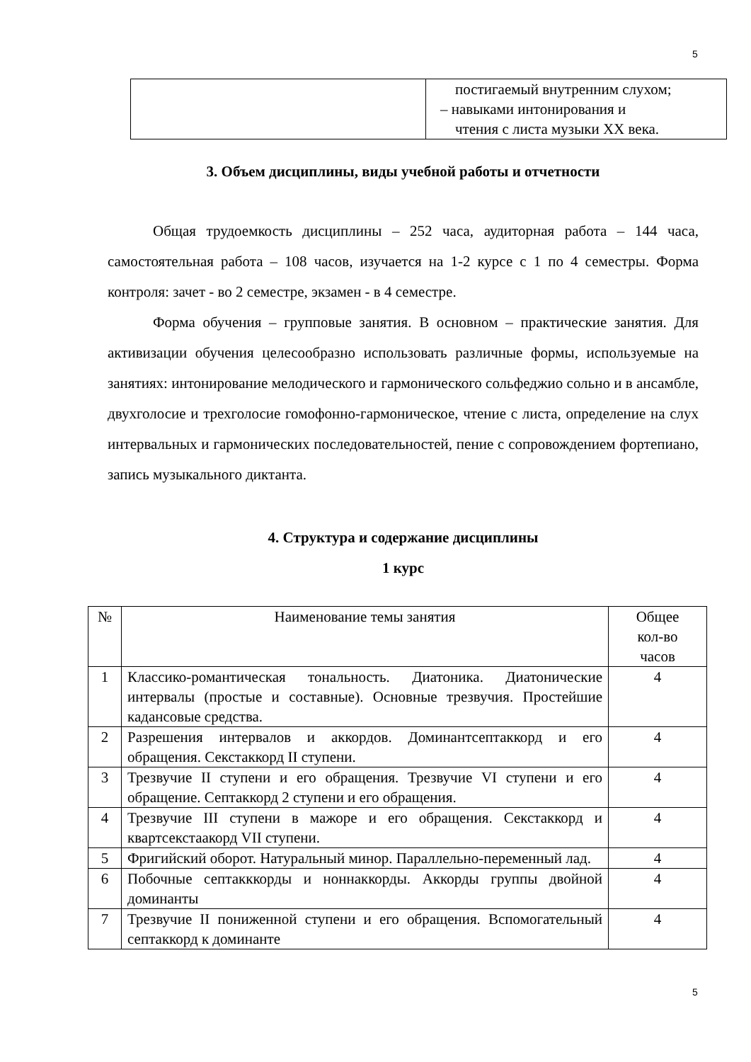5
| | постигаемый внутренним слухом; – навыками интонирования и чтения с листа музыки XX века. |
3. Объем дисциплины, виды учебной работы и отчетности
Общая трудоемкость дисциплины – 252 часа, аудиторная работа – 144 часа, самостоятельная работа – 108 часов, изучается на 1-2 курсе с 1 по 4 семестры. Форма контроля: зачет - во 2 семестре, экзамен - в 4 семестре.
Форма обучения – групповые занятия. В основном – практические занятия. Для активизации обучения целесообразно использовать различные формы, используемые на занятиях: интонирование мелодического и гармонического сольфеджио сольно и в ансамбле, двухголосие и трехголосие гомофонно-гармоническое, чтение с листа, определение на слух интервальных и гармонических последовательностей, пение с сопровождением фортепиано, запись музыкального диктанта.
4. Структура и содержание дисциплины
1 курс
| № | Наименование темы занятия | Общее кол-во часов |
| --- | --- | --- |
| 1 | Классико-романтическая тональность. Диатоника. Диатонические интервалы (простые и составные). Основные трезвучия. Простейшие кадансовые средства. | 4 |
| 2 | Разрешения интервалов и аккордов. Доминантсептаккорд и его обращения. Секстаккорд II ступени. | 4 |
| 3 | Трезвучие II ступени и его обращения. Трезвучие VI ступени и его обращение. Септаккорд 2 ступени и его обращения. | 4 |
| 4 | Трезвучие III ступени в мажоре и его обращения. Секстаккорд и квартсекстаакорд VII ступени. | 4 |
| 5 | Фригийский оборот. Натуральный минор. Параллельно-переменный лад. | 4 |
| 6 | Побочные септакккорды и ноннаккорды. Аккорды группы двойной доминанты | 4 |
| 7 | Трезвучие II пониженной ступени и его обращения. Вспомогательный септаккорд к доминанте | 4 |
5